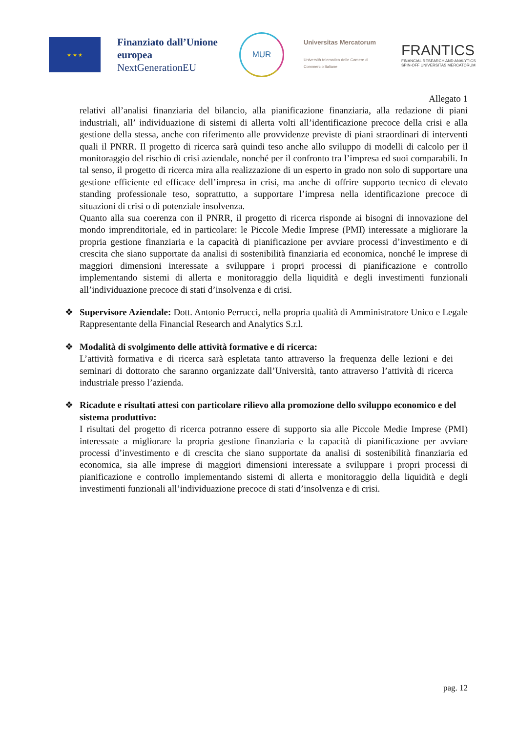★ ★ ★
Finanziato dall’Unione europea
NextGenerationEU
MUR
Universitas Mercatorum
Università telematica delle Camere di Commercio Italiane
FRANTICS
FINANCIAL RESEARCH AND ANALYTICS
SPIN-OFF UNIVERSITAS MERCATORUM
Allegato 1
relativi all’analisi finanziaria del bilancio, alla pianificazione finanziaria, alla redazione di piani industriali, all’ individuazione di sistemi di allerta volti all’identificazione precoce della crisi e alla gestione della stessa, anche con riferimento alle provvidenze previste di piani straordinari di interventi quali il PNRR. Il progetto di ricerca sarà quindi teso anche allo sviluppo di modelli di calcolo per il monitoraggio del rischio di crisi aziendale, nonché per il confronto tra l’impresa ed suoi comparabili. In tal senso, il progetto di ricerca mira alla realizzazione di un esperto in grado non solo di supportare una gestione efficiente ed efficace dell’impresa in crisi, ma anche di offrire supporto tecnico di elevato standing professionale teso, soprattutto, a supportare l’impresa nella identificazione precoce di situazioni di crisi o di potenziale insolvenza.
Quanto alla sua coerenza con il PNRR, il progetto di ricerca risponde ai bisogni di innovazione del mondo imprenditoriale, ed in particolare: le Piccole Medie Imprese (PMI) interessate a migliorare la propria gestione finanziaria e la capacità di pianificazione per avviare processi d’investimento e di crescita che siano supportate da analisi di sostenibilità finanziaria ed economica, nonché le imprese di maggiori dimensioni interessate a sviluppare i propri processi di pianificazione e controllo implementando sistemi di allerta e monitoraggio della liquidità e degli investimenti funzionali all’individuazione precoce di stati d’insolvenza e di crisi.
❖ Supervisore Aziendale: Dott. Antonio Perrucci, nella propria qualità di Amministratore Unico e Legale Rappresentante della Financial Research and Analytics S.r.l.
❖ Modalità di svolgimento delle attività formative e di ricerca:
L’attività formativa e di ricerca sarà espletata tanto attraverso la frequenza delle lezioni e dei seminari di dottorato che saranno organizzate dall’Università, tanto attraverso l’attività di ricerca industriale presso l’azienda.
❖ Ricadute e risultati attesi con particolare rilievo alla promozione dello sviluppo economico e del sistema produttivo:
I risultati del progetto di ricerca potranno essere di supporto sia alle Piccole Medie Imprese (PMI) interessate a migliorare la propria gestione finanziaria e la capacità di pianificazione per avviare processi d’investimento e di crescita che siano supportate da analisi di sostenibilità finanziaria ed economica, sia alle imprese di maggiori dimensioni interessate a sviluppare i propri processi di pianificazione e controllo implementando sistemi di allerta e monitoraggio della liquidità e degli investimenti funzionali all’individuazione precoce di stati d’insolvenza e di crisi.
pag. 12